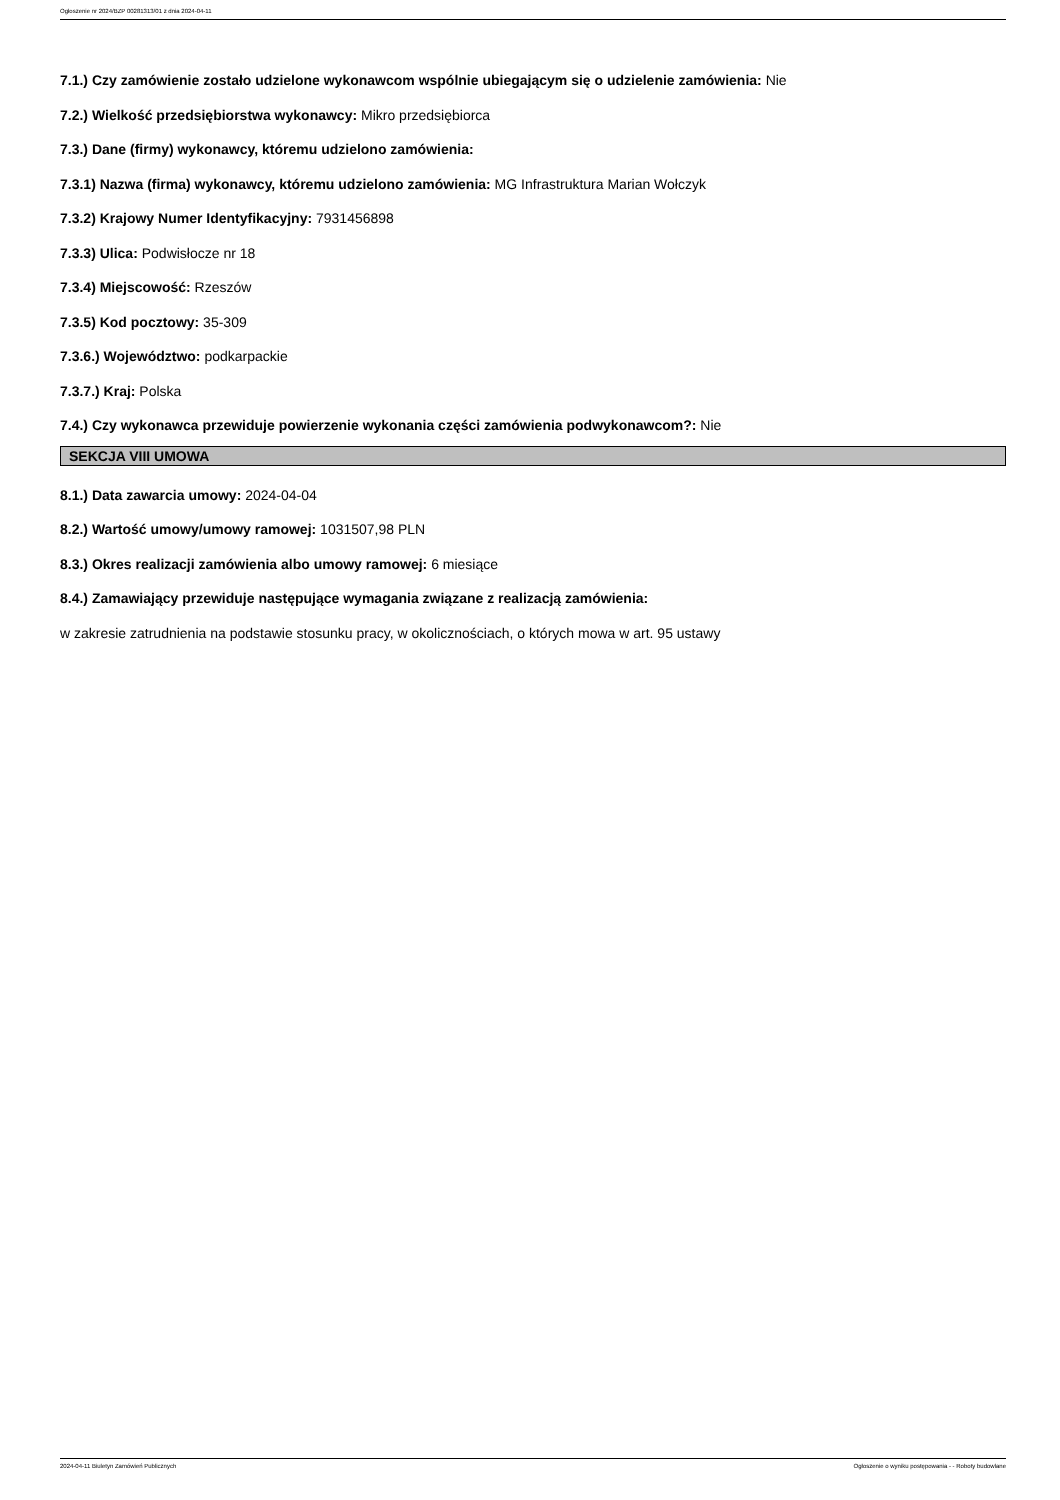Ogłoszenie nr 2024/BZP 00281313/01 z dnia 2024-04-11
7.1.) Czy zamówienie zostało udzielone wykonawcom wspólnie ubiegającym się o udzielenie zamówienia: Nie
7.2.) Wielkość przedsiębiorstwa wykonawcy: Mikro przedsiębiorca
7.3.) Dane (firmy) wykonawcy, któremu udzielono zamówienia:
7.3.1) Nazwa (firma) wykonawcy, któremu udzielono zamówienia: MG Infrastruktura Marian Wołczyk
7.3.2) Krajowy Numer Identyfikacyjny: 7931456898
7.3.3) Ulica: Podwisłocze nr 18
7.3.4) Miejscowość: Rzeszów
7.3.5) Kod pocztowy: 35-309
7.3.6.) Województwo: podkarpackie
7.3.7.) Kraj: Polska
7.4.) Czy wykonawca przewiduje powierzenie wykonania części zamówienia podwykonawcom?: Nie
SEKCJA VIII UMOWA
8.1.) Data zawarcia umowy: 2024-04-04
8.2.) Wartość umowy/umowy ramowej: 1031507,98 PLN
8.3.) Okres realizacji zamówienia albo umowy ramowej: 6 miesiące
8.4.) Zamawiający przewiduje następujące wymagania związane z realizacją zamówienia:
w zakresie zatrudnienia na podstawie stosunku pracy, w okolicznościach, o których mowa w art. 95 ustawy
2024-04-11 Biuletyn Zamówień Publicznych Ogłoszenie o wyniku postępowania - - Roboty budowlane